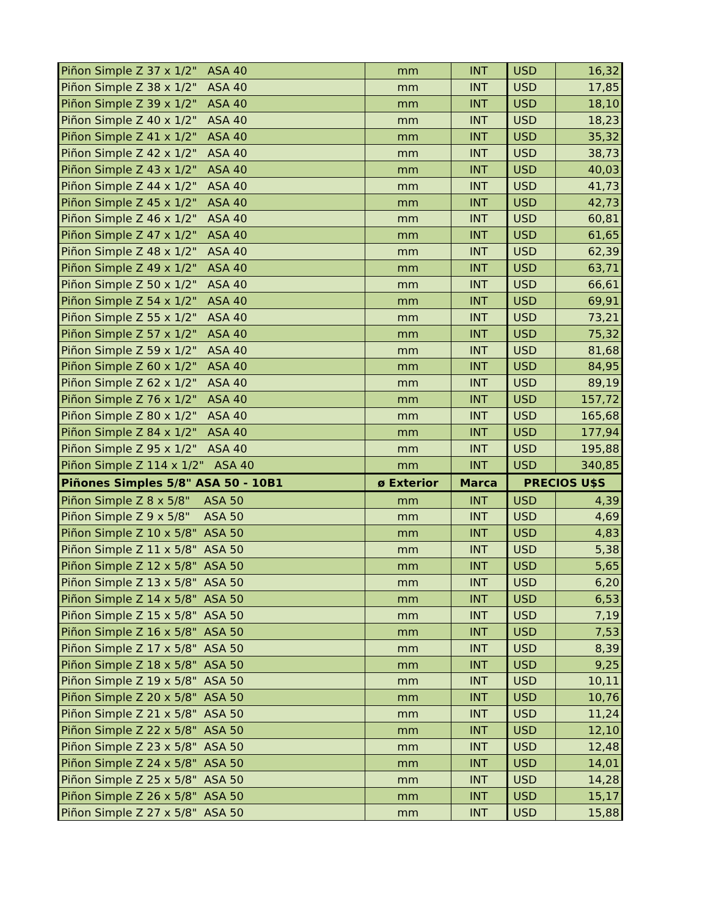| Piñon Simple Z 37 x 1/2" ASA 40 | mm | INT | USD | 16,32 |
| Piñon Simple Z 38 x 1/2" ASA 40 | mm | INT | USD | 17,85 |
| Piñon Simple Z 39 x 1/2" ASA 40 | mm | INT | USD | 18,10 |
| Piñon Simple Z 40 x 1/2" ASA 40 | mm | INT | USD | 18,23 |
| Piñon Simple Z 41 x 1/2" ASA 40 | mm | INT | USD | 35,32 |
| Piñon Simple Z 42 x 1/2" ASA 40 | mm | INT | USD | 38,73 |
| Piñon Simple Z 43 x 1/2" ASA 40 | mm | INT | USD | 40,03 |
| Piñon Simple Z 44 x 1/2" ASA 40 | mm | INT | USD | 41,73 |
| Piñon Simple Z 45 x 1/2" ASA 40 | mm | INT | USD | 42,73 |
| Piñon Simple Z 46 x 1/2" ASA 40 | mm | INT | USD | 60,81 |
| Piñon Simple Z 47 x 1/2" ASA 40 | mm | INT | USD | 61,65 |
| Piñon Simple Z 48 x 1/2" ASA 40 | mm | INT | USD | 62,39 |
| Piñon Simple Z 49 x 1/2" ASA 40 | mm | INT | USD | 63,71 |
| Piñon Simple Z 50 x 1/2" ASA 40 | mm | INT | USD | 66,61 |
| Piñon Simple Z 54 x 1/2" ASA 40 | mm | INT | USD | 69,91 |
| Piñon Simple Z 55 x 1/2" ASA 40 | mm | INT | USD | 73,21 |
| Piñon Simple Z 57 x 1/2" ASA 40 | mm | INT | USD | 75,32 |
| Piñon Simple Z 59 x 1/2" ASA 40 | mm | INT | USD | 81,68 |
| Piñon Simple Z 60 x 1/2" ASA 40 | mm | INT | USD | 84,95 |
| Piñon Simple Z 62 x 1/2" ASA 40 | mm | INT | USD | 89,19 |
| Piñon Simple Z 76 x 1/2" ASA 40 | mm | INT | USD | 157,72 |
| Piñon Simple Z 80 x 1/2" ASA 40 | mm | INT | USD | 165,68 |
| Piñon Simple Z 84 x 1/2" ASA 40 | mm | INT | USD | 177,94 |
| Piñon Simple Z 95 x 1/2" ASA 40 | mm | INT | USD | 195,88 |
| Piñon Simple Z 114 x 1/2" ASA 40 | mm | INT | USD | 340,85 |
| Piñones Simples 5/8" ASA 50 - 10B1 | ø Exterior | Marca | PRECIOS U$S | |
| Piñon Simple Z 8 x 5/8" ASA 50 | mm | INT | USD | 4,39 |
| Piñon Simple Z 9 x 5/8" ASA 50 | mm | INT | USD | 4,69 |
| Piñon Simple Z 10 x 5/8" ASA 50 | mm | INT | USD | 4,83 |
| Piñon Simple Z 11 x 5/8" ASA 50 | mm | INT | USD | 5,38 |
| Piñon Simple Z 12 x 5/8" ASA 50 | mm | INT | USD | 5,65 |
| Piñon Simple Z 13 x 5/8" ASA 50 | mm | INT | USD | 6,20 |
| Piñon Simple Z 14 x 5/8" ASA 50 | mm | INT | USD | 6,53 |
| Piñon Simple Z 15 x 5/8" ASA 50 | mm | INT | USD | 7,19 |
| Piñon Simple Z 16 x 5/8" ASA 50 | mm | INT | USD | 7,53 |
| Piñon Simple Z 17 x 5/8" ASA 50 | mm | INT | USD | 8,39 |
| Piñon Simple Z 18 x 5/8" ASA 50 | mm | INT | USD | 9,25 |
| Piñon Simple Z 19 x 5/8" ASA 50 | mm | INT | USD | 10,11 |
| Piñon Simple Z 20 x 5/8" ASA 50 | mm | INT | USD | 10,76 |
| Piñon Simple Z 21 x 5/8" ASA 50 | mm | INT | USD | 11,24 |
| Piñon Simple Z 22 x 5/8" ASA 50 | mm | INT | USD | 12,10 |
| Piñon Simple Z 23 x 5/8" ASA 50 | mm | INT | USD | 12,48 |
| Piñon Simple Z 24 x 5/8" ASA 50 | mm | INT | USD | 14,01 |
| Piñon Simple Z 25 x 5/8" ASA 50 | mm | INT | USD | 14,28 |
| Piñon Simple Z 26 x 5/8" ASA 50 | mm | INT | USD | 15,17 |
| Piñon Simple Z 27 x 5/8" ASA 50 | mm | INT | USD | 15,88 |